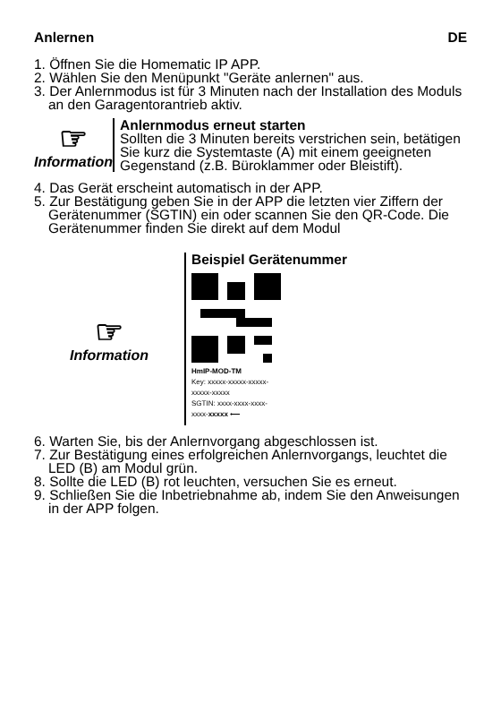Anlernen DE
1. Öffnen Sie die Homematic IP APP.
2. Wählen Sie den Menüpunkt "Geräte anlernen" aus.
3. Der Anlernmodus ist für 3 Minuten nach der Installation des Moduls an den Garagentorantrieb aktiv.
☞
Information
Anlernmodus erneut starten
Sollten die 3 Minuten bereits verstrichen sein, betätigen Sie kurz die Systemtaste (A) mit einem geeigneten Gegenstand (z.B. Büroklammer oder Bleistift).
4. Das Gerät erscheint automatisch in der APP.
5. Zur Bestätigung geben Sie in der APP die letzten vier Ziffern der Gerätenummer (SGTIN) ein oder scannen Sie den QR-Code. Die Gerätenummer finden Sie direkt auf dem Modul
☞
Information
Beispiel Gerätenummer
HmIP-MOD-TM
Key: xxxxx-xxxxx-xxxxx-
xxxxx-xxxxx
SGTIN: xxxx-xxxx-xxxx-
xxxx-xxxxx ⟵
6. Warten Sie, bis der Anlernvorgang abgeschlossen ist.
7. Zur Bestätigung eines erfolgreichen Anlernvorgangs, leuchtet die LED (B) am Modul grün.
8. Sollte die LED (B) rot leuchten, versuchen Sie es erneut.
9. Schließen Sie die Inbetriebnahme ab, indem Sie den Anweisungen in der APP folgen.